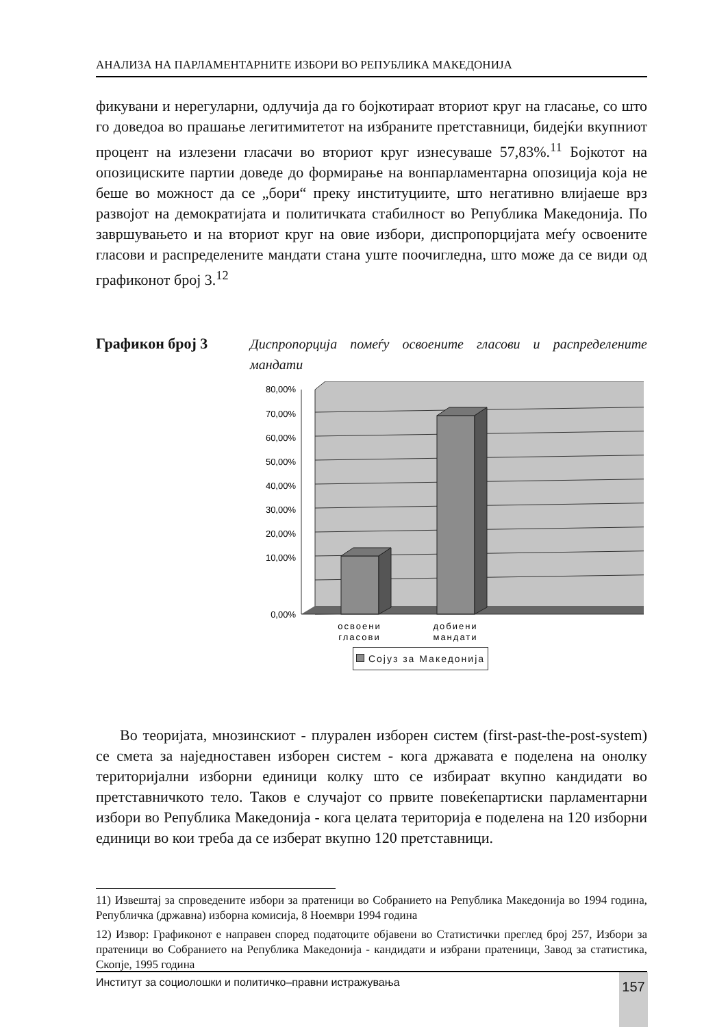АНАЛИЗА НА ПАРЛАМЕНТАРНИТЕ ИЗБОРИ ВО РЕПУБЛИКА МАКЕДОНИЈА
фикувани и нерегуларни, одлучија да го бојкотираат вториот круг на гласање, со што го доведоа во прашање легитимитетот на избраните претставници, бидејќи вкупниот процент на излезени гласачи во вториот круг изнесуваше 57,83%.<sup>11</sup> Бојкотот на опозициските партии доведе до формирање на вонпарламентарна опозиција која не беше во можност да се „бори“ преку институциите, што негативно влијаеше врз развојот на демократијата и политичката стабилност во Република Македонија. По завршувањето и на вториот круг на овие избори, диспропорцијата меѓу освоените гласови и распределените мандати стана уште поочигледна, што може да се види од графиконот број 3.<sup>12</sup>
Графикон број 3 Диспропорција помеѓу освоените гласови и распределените мандати
80,00%
70,00%
60,00%
50,00%
40,00%
30,00%
20,00%
10,00%
0,00%
освоени
гласови
добиени
мандати
Сојуз за Македонија
Во теоријата, мнозинскиот - плурален изборен систем (first-past-the-post-system) се смета за наједноставен изборен систем - кога државата е поделена на онолку територијални изборни единици колку што се избираат вкупно кандидати во претставничкото тело. Таков е случајот со првите повеќепартиски парламентарни избори во Република Македонија - кога целата територија е поделена на 120 изборни единици во кои треба да се изберат вкупно 120 претставници.
11) Извештај за спроведените избори за пратеници во Собранието на Република Македонија во 1994 година, Републичка (државна) изборна комисија, 8 Ноември 1994 година
12) Извор: Графиконот е направен според податоците објавени во Статистички преглед број 257, Избори за пратеници во Собранието на Република Македонија - кандидати и избрани пратеници, Завод за статистика, Скопје, 1995 година
Институт за социолошки и политичко–правни истражувања 157